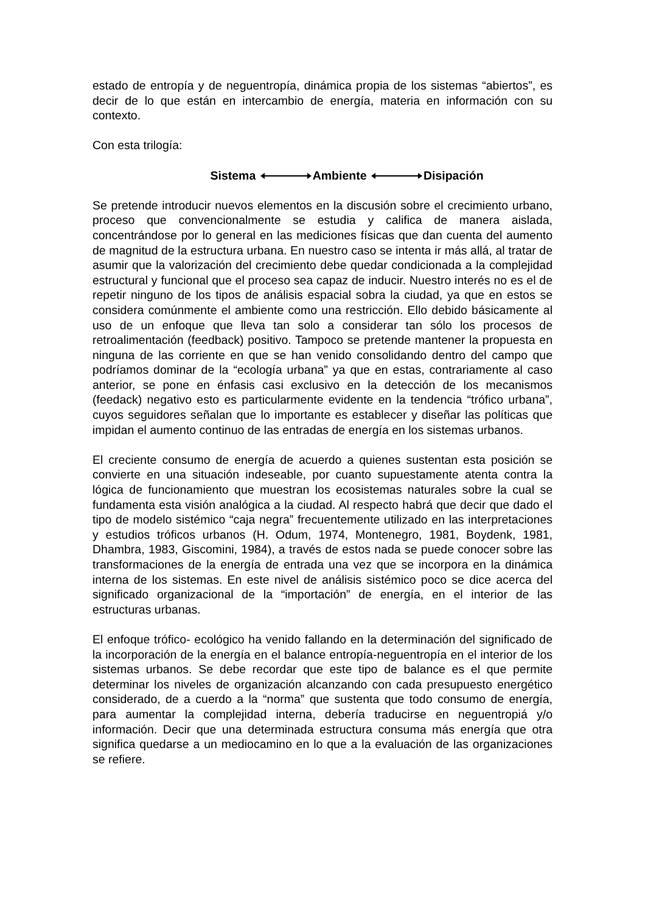estado de entropía y de neguentropía, dinámica propia de los sistemas “abiertos”, es decir de lo que están en intercambio de energía, materia en información con su contexto.
Con esta trilogía:
Sistema Ambiente Disipación
Se pretende introducir nuevos elementos en la discusión sobre el crecimiento urbano, proceso que convencionalmente se estudia y califica de manera aislada, concentrándose por lo general en las mediciones físicas que dan cuenta del aumento de magnitud de la estructura urbana. En nuestro caso se intenta ir más allá, al tratar de asumir que la valorización del crecimiento debe quedar condicionada a la complejidad estructural y funcional que el proceso sea capaz de inducir. Nuestro interés no es el de repetir ninguno de los tipos de análisis espacial sobra la ciudad, ya que en estos se considera comúnmente el ambiente como una restricción. Ello debido básicamente al uso de un enfoque que lleva tan solo a considerar tan sólo los procesos de retroalimentación (feedback) positivo. Tampoco se pretende mantener la propuesta en ninguna de las corriente en que se han venido consolidando dentro del campo que podríamos dominar de la “ecología urbana” ya que en estas, contrariamente al caso anterior, se pone en énfasis casi exclusivo en la detección de los mecanismos (feedack) negativo esto es particularmente evidente en la tendencia “trófico urbana”, cuyos seguidores señalan que lo importante es establecer y diseñar las políticas que impidan el aumento continuo de las entradas de energía en los sistemas urbanos.
El creciente consumo de energía de acuerdo a quienes sustentan esta posición se convierte en una situación indeseable, por cuanto supuestamente atenta contra la lógica de funcionamiento que muestran los ecosistemas naturales sobre la cual se fundamenta esta visión analógica a la ciudad. Al respecto habrá que decir que dado el tipo de modelo sistémico “caja negra” frecuentemente utilizado en las interpretaciones y estudios tróficos urbanos (H. Odum, 1974, Montenegro, 1981, Boydenk, 1981, Dhambra, 1983, Giscomini, 1984), a través de estos nada se puede conocer sobre las transformaciones de la energía de entrada una vez que se incorpora en la dinámica interna de los sistemas. En este nivel de análisis sistémico poco se dice acerca del significado organizacional de la “importación” de energía, en el interior de las estructuras urbanas.
El enfoque trófico- ecológico ha venido fallando en la determinación del significado de la incorporación de la energía en el balance entropía-neguentropía en el interior de los sistemas urbanos. Se debe recordar que este tipo de balance es el que permite determinar los niveles de organización alcanzando con cada presupuesto energético considerado, de a cuerdo a la “norma” que sustenta que todo consumo de energía, para aumentar la complejidad interna, debería traducirse en neguentropiá y/o información. Decir que una determinada estructura consuma más energía que otra significa quedarse a un mediocamino en lo que a la evaluación de las organizaciones se refiere.